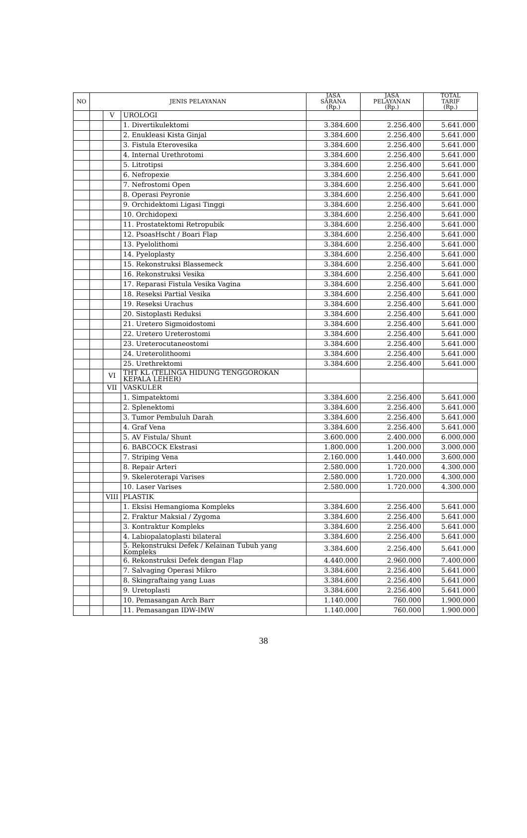| NO | JENIS PELAYANAN | | | JASA SARANA (Rp.) | JASA PELAYANAN (Rp.) | TOTAL TARIF (Rp.) |
| --- | --- | --- | --- | --- | --- | --- |
| | | V | UROLOGI | | | |
| | | | 1. Divertikulektomi | 3.384.600 | 2.256.400 | 5.641.000 |
| | | | 2. Enukleasi Kista Ginjal | 3.384.600 | 2.256.400 | 5.641.000 |
| | | | 3. Fistula Eterovesika | 3.384.600 | 2.256.400 | 5.641.000 |
| | | | 4. Internal Urethrotomi | 3.384.600 | 2.256.400 | 5.641.000 |
| | | | 5. Litrotipsi | 3.384.600 | 2.256.400 | 5.641.000 |
| | | | 6. Nefropexie | 3.384.600 | 2.256.400 | 5.641.000 |
| | | | 7. Nefrostomi Open | 3.384.600 | 2.256.400 | 5.641.000 |
| | | | 8. Operasi Peyronie | 3.384.600 | 2.256.400 | 5.641.000 |
| | | | 9. Orchidektomi Ligasi Tinggi | 3.384.600 | 2.256.400 | 5.641.000 |
| | | | 10. Orchidopexi | 3.384.600 | 2.256.400 | 5.641.000 |
| | | | 11. Prostatektomi Retropubik | 3.384.600 | 2.256.400 | 5.641.000 |
| | | | 12. PsoasHscht / Boari Flap | 3.384.600 | 2.256.400 | 5.641.000 |
| | | | 13. Pyelolithomi | 3.384.600 | 2.256.400 | 5.641.000 |
| | | | 14. Pyeloplasty | 3.384.600 | 2.256.400 | 5.641.000 |
| | | | 15. Rekonstruksi Blassemeck | 3.384.600 | 2.256.400 | 5.641.000 |
| | | | 16. Rekonstruksi Vesika | 3.384.600 | 2.256.400 | 5.641.000 |
| | | | 17. Reparasi Fistula Vesika Vagina | 3.384.600 | 2.256.400 | 5.641.000 |
| | | | 18. Reseksi Partial Vesika | 3.384.600 | 2.256.400 | 5.641.000 |
| | | | 19. Reseksi Urachus | 3.384.600 | 2.256.400 | 5.641.000 |
| | | | 20. Sistoplasti Reduksi | 3.384.600 | 2.256.400 | 5.641.000 |
| | | | 21. Uretero Sigmoidostomi | 3.384.600 | 2.256.400 | 5.641.000 |
| | | | 22. Uretero Ureterostomi | 3.384.600 | 2.256.400 | 5.641.000 |
| | | | 23. Ureterocutaneostomi | 3.384.600 | 2.256.400 | 5.641.000 |
| | | | 24. Ureterolithoomi | 3.384.600 | 2.256.400 | 5.641.000 |
| | | | 25. Urethrektomi | 3.384.600 | 2.256.400 | 5.641.000 |
| | | VI | THT KL (TELINGA HIDUNG TENGGOROKAN KEPALA LEHER) | | | |
| | | VII | VASKULER | | | |
| | | | 1. Simpatektomi | 3.384.600 | 2.256.400 | 5.641.000 |
| | | | 2. Splenektomi | 3.384.600 | 2.256.400 | 5.641.000 |
| | | | 3. Tumor Pembuluh Darah | 3.384.600 | 2.256.400 | 5.641.000 |
| | | | 4. Graf Vena | 3.384.600 | 2.256.400 | 5.641.000 |
| | | | 5. AV Fistula/ Shunt | 3.600.000 | 2.400.000 | 6.000.000 |
| | | | 6. BABCOCK Ekstrasi | 1.800.000 | 1.200.000 | 3.000.000 |
| | | | 7. Striping Vena | 2.160.000 | 1.440.000 | 3.600.000 |
| | | | 8. Repair Arteri | 2.580.000 | 1.720.000 | 4.300.000 |
| | | | 9. Skeleroterapi Varises | 2.580.000 | 1.720.000 | 4.300.000 |
| | | | 10. Laser Varises | 2.580.000 | 1.720.000 | 4.300.000 |
| | | VIII | PLASTIK | | | |
| | | | 1. Eksisi Hemangioma Kompleks | 3.384.600 | 2.256.400 | 5.641.000 |
| | | | 2. Fraktur Maksial / Zygoma | 3.384.600 | 2.256.400 | 5.641.000 |
| | | | 3. Kontraktur Kompleks | 3.384.600 | 2.256.400 | 5.641.000 |
| | | | 4. Labiopalatoplasti bilateral | 3.384.600 | 2.256.400 | 5.641.000 |
| | | | 5. Rekonstruksi Defek / Kelainan Tubuh yang Kompleks | 3.384.600 | 2.256.400 | 5.641.000 |
| | | | 6. Rekonstruksi Defek dengan Flap | 4.440.000 | 2.960.000 | 7.400.000 |
| | | | 7. Salvaging Operasi Mikro | 3.384.600 | 2.256.400 | 5.641.000 |
| | | | 8. Skingraftaing yang Luas | 3.384.600 | 2.256.400 | 5.641.000 |
| | | | 9. Uretoplasti | 3.384.600 | 2.256.400 | 5.641.000 |
| | | | 10. Pemasangan Arch Barr | 1.140.000 | 760.000 | 1.900.000 |
| | | | 11. Pemasangan IDW-IMW | 1.140.000 | 760.000 | 1.900.000 |
38